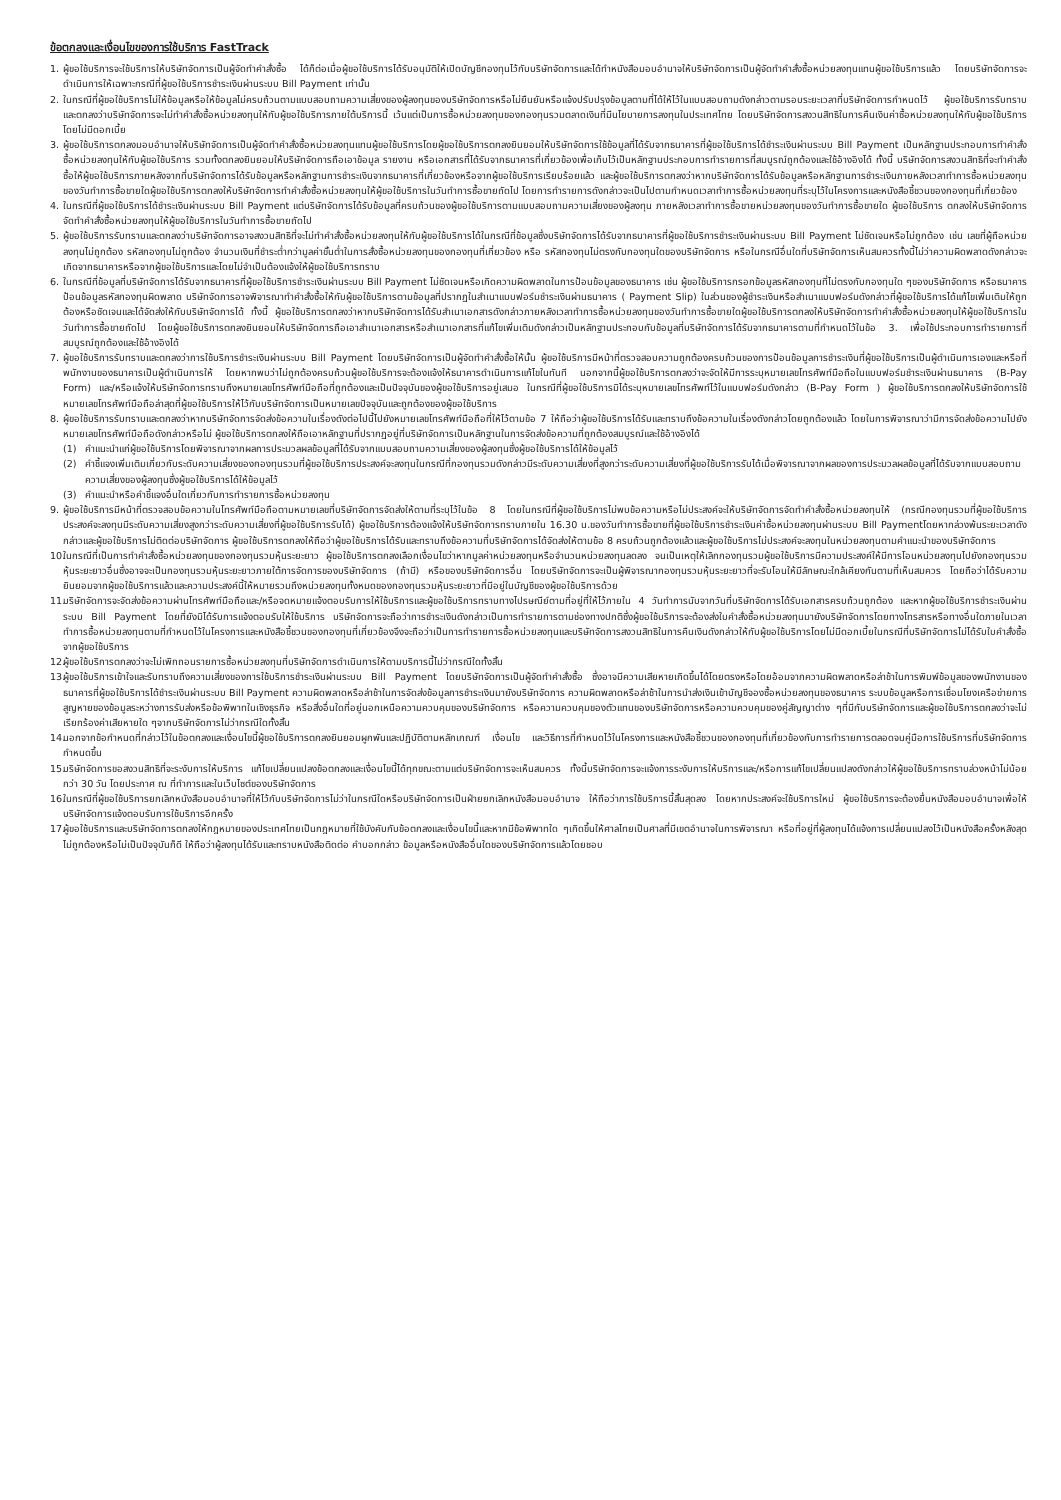ข้อตกลงและเงื่อนไขของการใช้บริการ FastTrack
1. ผู้ขอใช้บริการจะใช้บริการให้บริษัทจัดการเป็นผู้จัดทำคำสั่งซื้อ ได้ก็ต่อเมื่อผู้ขอใช้บริการได้รับอนุมัติให้เปิดบัญชีกองทุนไว้กับบริษัทจัดการและได้ทำหนังสือมอบอำนาจให้บริษัทจัดการเป็นผู้จัดทำคำสั่งซื้อหน่วยลงทุนแทนผู้ขอใช้บริการแล้ว โดยบริษัทจัดการจะดำเนินการให้เฉพาะกรณีที่ผู้ขอใช้บริการชำระเงินผ่านระบบ Bill Payment เท่านั้น
2. ในกรณีที่ผู้ขอใช้บริการไม่ให้ข้อมูลหรือให้ข้อมูลไม่ครบถ้วนตามแบบสอบถามความเสี่ยงของผู้ลงทุนของบริษัทจัดการหรือไม่ยืนยันหรือแจ้งปรับปรุงข้อมูลตามที่ได้ให้ไว้ในแบบสอบถามดังกล่าวตามรอบระยะเวลาที่บริษัทจัดการกำหนดไว้ ผู้ขอใช้บริการรับทราบและตกลงว่าบริษัทจัดการจะไม่ทำคำสั่งซื้อหน่วยลงทุนให้กับผู้ขอใช้บริการภายใต้บริการนี้ เว้นแต่เป็นการซื้อหน่วยลงทุนของกองทุนรวมตลาดเงินที่มีนโยบายการลงทุนในประเทศไทย โดยบริษัทจัดการสงวนสิทธิในการคืนเงินค่าซื้อหน่วยลงทุนให้กับผู้ขอใช้บริการโดยไม่มีดอกเบี้ย
3. ผู้ขอใช้บริการตกลงมอบอำนาจให้บริษัทจัดการเป็นผู้จัดทำคำสั่งซื้อหน่วยลงทุนแทนผู้ขอใช้บริการโดยผู้ขอใช้บริการตกลงยินยอมให้บริษัทจัดการใช้ข้อมูลที่ได้รับจากธนาคารที่ผู้ขอใช้บริการได้ชำระเงินผ่านระบบ Bill Payment เป็นหลักฐานประกอบการทำคำสั่งซื้อหน่วยลงทุนให้กับผู้ขอใช้บริการ รวมทั้งตกลงยินยอมให้บริษัทจัดการถือเอาข้อมูล รายงาน หรือเอกสารที่ได้รับจากธนาคารที่เกี่ยวข้องเพื่อเก็บไว้เป็นหลักฐานประกอบการทำรายการที่สมบูรณ์ถูกต้องและใช้อ้างอิงได้ ทั้งนี้ บริษัทจัดการสงวนสิทธิที่จะทำคำสั่งซื้อให้ผู้ขอใช้บริการภายหลังจากที่บริษัทจัดการได้รับข้อมูลหรือหลักฐานการชำระเงินจากธนาคารที่เกี่ยวข้องหรือจากผู้ขอใช้บริการเรียบร้อยแล้ว และผู้ขอใช้บริการตกลงว่าหากบริษัทจัดการได้รับข้อมูลหรือหลักฐานการชำระเงินภายหลังเวลาทำการซื้อหน่วยลงทุนของวันทำการซื้อขายใดผู้ขอใช้บริการตกลงให้บริษัทจัดการทำคำสั่งซื้อหน่วยลงทุนให้ผู้ขอใช้บริการในวันทำการซื้อขายถัดไป โดยการทำรายการดังกล่าวจะเป็นไปตามกำหนดเวลาทำการซื้อหน่วยลงทุนที่ระบุไว้ในโครงการและหนังสือชี้ชวนของกองทุนที่เกี่ยวข้อง
4. ในกรณีที่ผู้ขอใช้บริการได้ชำระเงินผ่านระบบ Bill Payment แต่บริษัทจัดการได้รับข้อมูลที่ครบถ้วนของผู้ขอใช้บริการตามแบบสอบถามความเสี่ยงของผู้ลงทุน ภายหลังเวลาทำการซื้อขายหน่วยลงทุนของวันทำการซื้อขายใด ผู้ขอใช้บริการ ตกลงให้บริษัทจัดการจัดทำคำสั่งซื้อหน่วยลงทุนให้ผู้ขอใช้บริการในวันทำการซื้อขายถัดไป
5. ผู้ขอใช้บริการรับทราบและตกลงว่าบริษัทจัดการอาจสงวนสิทธิที่จะไม่ทำคำสั่งซื้อหน่วยลงทุนให้กับผู้ขอใช้บริการได้ในกรณีที่ข้อมูลซึ่งบริษัทจัดการได้รับจากธนาคารที่ผู้ขอใช้บริการชำระเงินผ่านระบบ Bill Payment ไม่ชัดเจนหรือไม่ถูกต้อง เช่น เลขที่ผู้ถือหน่วยลงทุนไม่ถูกต้อง รหัสกองทุนไม่ถูกต้อง จำนวนเงินที่ชำระต่ำกว่ามูลค่าขั้นต่ำในการสั่งซื้อหน่วยลงทุนของกองทุนที่เกี่ยวข้อง หรือ รหัสกองทุนไม่ตรงกับกองทุนใดของบริษัทจัดการ หรือในกรณีอื่นใดที่บริษัทจัดการเห็นสมควรทั้งนี้ไม่ว่าความผิดพลาดดังกล่าวจะเกิดจากธนาคารหรือจากผู้ขอใช้บริการและโดยไม่จำเป็นต้องแจ้งให้ผู้ขอใช้บริการทราบ
6. ในกรณีที่ข้อมูลที่บริษัทจัดการได้รับจากธนาคารที่ผู้ขอใช้บริการชำระเงินผ่านระบบ Bill Payment ไม่ชัดเจนหรือเกิดความผิดพลาดในการป้อนข้อมูลของธนาคาร เช่น ผู้ขอใช้บริการกรอกข้อมูลรหัสกองทุนที่ไม่ตรงกับกองทุนใด ๆของบริษัทจัดการ หรือธนาคารป้อนข้อมูลรหัสกองทุนผิดพลาด บริษัทจัดการอาจพิจารณาทำคำสั่งซื้อให้กับผู้ขอใช้บริการตามข้อมูลที่ปรากฏในสำเนาแบบฟอร์มชำระเงินผ่านธนาคาร ( Payment Slip) ในส่วนของผู้ชำระเงินหรือสำเนาแบบฟอร์มดังกล่าวที่ผู้ขอใช้บริการได้แก้ไขเพิ่มเติมให้ถูกต้องหรือชัดเจนและได้จัดส่งให้กับบริษัทจัดการได้ ทั้งนี้ ผู้ขอใช้บริการตกลงว่าหากบริษัทจัดการได้รับสำเนาเอกสารดังกล่าวภายหลังเวลาทำการซื้อหน่วยลงทุนของวันทำการซื้อขายใดผู้ขอใช้บริการตกลงให้บริษัทจัดการทำคำสั่งซื้อหน่วยลงทุนให้ผู้ขอใช้บริการในวันทำการซื้อขายถัดไป โดยผู้ขอใช้บริการตกลงยินยอมให้บริษัทจัดการถือเอาสำเนาเอกสารหรือสำเนาเอกสารที่แก้ไขเพิ่มเติมดังกล่าวเป็นหลักฐานประกอบกับข้อมูลที่บริษัทจัดการได้รับจากธนาคารตามที่กำหนดไว้ในข้อ 3. เพื่อใช้ประกอบการทำรายการที่สมบูรณ์ถูกต้องและใช้อ้างอิงได้
7. ผู้ขอใช้บริการรับทราบและตกลงว่าการใช้บริการชำระเงินผ่านระบบ Bill Payment โดยบริษัทจัดการเป็นผู้จัดทำคำสั่งซื้อให้นั้น ผู้ขอใช้บริการมีหน้าที่ตรวจสอบความถูกต้องครบถ้วนของการป้อนข้อมูลการชำระเงินที่ผู้ขอใช้บริการเป็นผู้ดำเนินการเองและหรือที่พนักงานของธนาคารเป็นผู้ดำเนินการให้ โดยหากพบว่าไม่ถูกต้องครบถ้วนผู้ขอใช้บริการจะต้องแจ้งให้ธนาคารดำเนินการแก้ไขในทันที นอกจากนี้ผู้ขอใช้บริการตกลงว่าจะจัดให้มีการระบุหมายเลขโทรศัพท์มือถือในแบบฟอร์มชำระเงินผ่านธนาคาร (B-Pay Form) และ/หรือแจ้งให้บริษัทจัดการทราบถึงหมายเลขโทรศัพท์มือถือที่ถูกต้องและเป็นปัจจุบันของผู้ขอใช้บริการอยู่เสมอ ในกรณีที่ผู้ขอใช้บริการมิได้ระบุหมายเลขโทรศัพท์ไว้ในแบบฟอร์มดังกล่าว (B-Pay Form ) ผู้ขอใช้บริการตกลงให้บริษัทจัดการใช้หมายเลขโทรศัพท์มือถือล่าสุดที่ผู้ขอใช้บริการให้ไว้กับบริษัทจัดการเป็นหมายเลขปัจจุบันและถูกต้องของผู้ขอใช้บริการ
8. ผู้ขอใช้บริการรับทราบและตกลงว่าหากบริษัทจัดการจัดส่งข้อความในเรื่องดังต่อไปนี้ไปยังหมายเลขโทรศัพท์มือถือที่ให้ไว้ตามข้อ 7 ให้ถือว่าผู้ขอใช้บริการได้รับและทราบถึงข้อความในเรื่องดังกล่าวโดยถูกต้องแล้ว โดยในการพิจารณาว่ามีการจัดส่งข้อความไปยังหมายเลขโทรศัพท์มือถือดังกล่าวหรือไม่ ผู้ขอใช้บริการตกลงให้ถือเอาหลักฐานที่ปรากฏอยู่ที่บริษัทจัดการเป็นหลักฐานในการจัดส่งข้อความที่ถูกต้องสมบูรณ์และใช้อ้างอิงได้
(1) คำแนะนำแก่ผู้ขอใช้บริการโดยพิจารณาจากผลการประมวลผลข้อมูลที่ได้รับจากแบบสอบถามความเสี่ยงของผู้ลงทุนซึ่งผู้ขอใช้บริการได้ให้ข้อมูลไว้
(2) คำชี้แจงเพิ่มเติมเกี่ยวกับระดับความเสี่ยงของกองทุนรวมที่ผู้ขอใช้บริการประสงค์จะลงทุนในกรณีที่กองทุนรวมดังกล่าวมีระดับความเสี่ยงที่สูงกว่าระดับความเสี่ยงที่ผู้ขอใช้บริการรับได้เมื่อพิจารณาจากผลของการประมวลผลข้อมูลที่ได้รับจากแบบสอบถามความเสี่ยงของผู้ลงทุนซึ่งผู้ขอใช้บริการได้ให้ข้อมูลไว้
(3) คำแนะนำหรือคำชี้แจงอื่นใดเกี่ยวกับการทำรายการซื้อหน่วยลงทุน
9. ผู้ขอใช้บริการมีหน้าที่ตรวจสอบข้อความในโทรศัพท์มือถือตามหมายเลขที่บริษัทจัดการจัดส่งให้ตามที่ระบุไว้ในข้อ 8 โดยในกรณีที่ผู้ขอใช้บริการไม่พบข้อความหรือไม่ประสงค์จะให้บริษัทจัดการจัดทำคำสั่งซื้อหน่วยลงทุนให้ (กรณีกองทุนรวมที่ผู้ขอใช้บริการประสงค์จะลงทุนมีระดับความเสี่ยงสูงกว่าระดับความเสี่ยงที่ผู้ขอใช้บริการรับได้) ผู้ขอใช้บริการต้องแจ้งให้บริษัทจัดการทราบภายใน 16.30 น.ของวันทำการซื้อขายที่ผู้ขอใช้บริการชำระเงินค่าซื้อหน่วยลงทุนผ่านระบบ Bill Paymentโดยหากล่วงพ้นระยะเวลาดังกล่าวและผู้ขอใช้บริการไม่ติดต่อบริษัทจัดการ ผู้ขอใช้บริการตกลงให้ถือว่าผู้ขอใช้บริการได้รับและทราบถึงข้อความที่บริษัทจัดการได้จัดส่งให้ตามข้อ 8 ครบถ้วนถูกต้องแล้วและผู้ขอใช้บริการไม่ประสงค์จะลงทุนในหน่วยลงทุนตามคำแนะนำของบริษัทจัดการ
10. ในกรณีที่เป็นการทำคำสั่งซื้อหน่วยลงทุนของกองทุนรวมหุ้นระยะยาว ผู้ขอใช้บริการตกลงเลือกเงื่อนไขว่าหากมูลค่าหน่วยลงทุนหรือจำนวนหน่วยลงทุนลดลง จนเป็นเหตุให้เลิกกองทุนรวมผู้ขอใช้บริการมีความประสงค์ให้มีการโอนหน่วยลงทุนไปยังกองทุนรวมหุ้นระยะยาวอื่นซึ่งอาจจะเป็นกองทุนรวมหุ้นระยะยาวภายใต้การจัดการของบริษัทจัดการ (ถ้ามี) หรือของบริษัทจัดการอื่น โดยบริษัทจัดการจะเป็นผู้พิจารณากองทุนรวมหุ้นระยะยาวที่จะรับโอนให้มีลักษณะใกล้เคียงกันตามที่เห็นสมควร โดยถือว่าได้รับความยินยอมจากผู้ขอใช้บริการแล้วและความประสงค์นี้ให้หมายรวมถึงหน่วยลงทุนทั้งหมดของกองทุนรวมหุ้นระยะยาวที่มีอยู่ในบัญชีของผู้ขอใช้บริการด้วย
11. บริษัทจัดการจะจัดส่งข้อความผ่านโทรศัพท์มือถือและ/หรือจดหมายแจ้งตอบรับการให้ใช้บริการและผู้ขอใช้บริการทราบทางไปรษณีย์ตามที่อยู่ที่ให้ไว้ภายใน 4 วันทำการนับจากวันที่บริษัทจัดการได้รับเอกสารครบถ้วนถูกต้อง และหากผู้ขอใช้บริการชำระเงินผ่านระบบ Bill Payment โดยที่ยังมิได้รับการแจ้งตอบรับให้ใช้บริการ บริษัทจัดการจะถือว่าการชำระเงินดังกล่าวเป็นการทำรายการตามช่องทางปกติซึ่งผู้ขอใช้บริการจะต้องส่งใบคำสั่งซื้อหน่วยลงทุนมายังบริษัทจัดการโดยทางโทรสารหรือทางอื่นใดภายในเวลาทำการซื้อหน่วยลงทุนตามที่กำหนดไว้ในโครงการและหนังสือชี้ชวนของกองทุนที่เกี่ยวข้องจึงจะถือว่าเป็นการทำรายการซื้อหน่วยลงทุนและบริษัทจัดการสงวนสิทธิในการคืนเงินดังกล่าวให้กับผู้ขอใช้บริการโดยไม่มีดอกเบี้ยในกรณีที่บริษัทจัดการไม่ได้รับใบคำสั่งซื้อจากผู้ขอใช้บริการ
12. ผู้ขอใช้บริการตกลงว่าจะไม่เพิกถอนรายการซื้อหน่วยลงทุนที่บริษัทจัดการดำเนินการให้ตามบริการนี้ไม่ว่ากรณีใดทั้งสิ้น
13. ผู้ขอใช้บริการเข้าใจและรับทราบถึงความเสี่ยงของการใช้บริการชำระเงินผ่านระบบ Bill Payment โดยบริษัทจัดการเป็นผู้จัดทำคำสั่งซื้อ ซึ่งอาจมีความเสียหายเกิดขึ้นได้โดยตรงหรือโดยอ้อมจากความผิดพลาดหรือล่าช้าในการพิมพ์ข้อมูลของพนักงานของธนาคารที่ผู้ขอใช้บริการได้ชำระเงินผ่านระบบ Bill Payment ความผิดพลาดหรือล่าช้าในการจัดส่งข้อมูลการชำระเงินมายังบริษัทจัดการ ความผิดพลาดหรือล่าช้าในการนำส่งเงินเข้าบัญชีจองซื้อหน่วยลงทุนของธนาคาร ระบบข้อมูลหรือการเชื่อมโยงเครือข่ายการสูญหายของข้อมูลระหว่างการรับส่งหรือข้อพิพาทในเชิงธุรกิจ หรือสิ่งอื่นใดที่อยู่นอกเหนือความควบคุมของบริษัทจัดการ หรือความควบคุมของตัวแทนของบริษัทจัดการหรือความควบคุมของคู่สัญญาต่าง ๆที่มีกับบริษัทจัดการและผู้ขอใช้บริการตกลงว่าจะไม่เรียกร้องค่าเสียหายใด ๆจากบริษัทจัดการไม่ว่ากรณีใดทั้งสิ้น
14. นอกจากข้อกำหนดที่กล่าวไว้ในข้อตกลงและเงื่อนไขนี้ผู้ขอใช้บริการตกลงยินยอมผูกพันและปฏิบัติตามหลักเกณฑ์ เงื่อนไข และวิธีการที่กำหนดไว้ในโครงการและหนังสือชี้ชวนของกองทุนที่เกี่ยวข้องกับการทำรายการตลอดจนคู่มือการใช้บริการที่บริษัทจัดการกำหนดขึ้น
15. บริษัทจัดการขอสงวนสิทธิที่จะระงับการให้บริการ แก้ไขเปลี่ยนแปลงข้อตกลงและเงื่อนไขนี้ได้ทุกขณะตามแต่บริษัทจัดการจะเห็นสมควร ทั้งนี้บริษัทจัดการจะแจ้งการระงับการให้บริการและ/หรือการแก้ไขเปลี่ยนแปลงดังกล่าวให้ผู้ขอใช้บริการทราบล่วงหน้าไม่น้อยกว่า 30 วัน โดยประกาศ ณ ที่ทำการและในเว็บไซต์ของบริษัทจัดการ
16. ในกรณีที่ผู้ขอใช้บริการยกเลิกหนังสือมอบอำนาจที่ให้ไว้กับบริษัทจัดการไม่ว่าในกรณีใดหรือบริษัทจัดการเป็นฝ่ายยกเลิกหนังสือมอบอำนาจ ให้ถือว่าการใช้บริการนี้สิ้นสุดลง โดยหากประสงค์จะใช้บริการใหม่ ผู้ขอใช้บริการจะต้องยื่นหนังสือมอบอำนาจเพื่อให้บริษัทจัดการแจ้งตอบรับการใช้บริการอีกครั้ง
17. ผู้ขอใช้บริการและบริษัทจัดการตกลงให้กฎหมายของประเทศไทยเป็นกฎหมายที่ใช้บังคับกับข้อตกลงและเงื่อนไขนี้และหากมีข้อพิพาทใด ๆเกิดขึ้นให้ศาลไทยเป็นศาลที่มีเขตอำนาจในการพิจารณา หรือที่อยู่ที่ผู้ลงทุนได้แจ้งการเปลี่ยนแปลงไว้เป็นหนังสือครั้งหลังสุดไม่ถูกต้องหรือไม่เป็นปัจจุบันก็ดี ให้ถือว่าผู้ลงทุนได้รับและทราบหนังสือติดต่อ คำบอกกล่าว ข้อมูลหรือหนังสืออื่นใดของบริษัทจัดการแล้วโดยชอบ